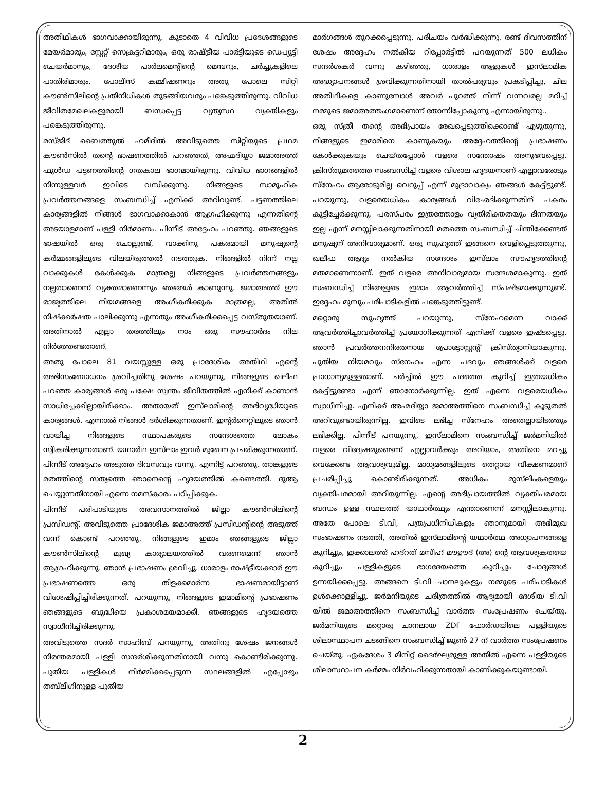അതിഥികൾ ഭാഗവാക്കായിരുന്നു. കൂടാതെ 4 വിവിധ പ്രദേശങ്ങളുടെ മേയർമാരും, സ്റ്റേറ്റ് സെക്രട്ടറിമാരും, ഒരു രാഷ്ട്രീയ പാർട്ടിയുടെ ഡെപ്യൂട്ടി ചെയർമാനും, ദേശീയ പാർലമെന്റിന്റെ മെമ്പറും, ചർച്ചുകളിലെ പാതിരിമാരും, പോലീസ് കമ്മീഷണറും അതു പോലെ സിറ്റി കൗൺസിലിന്റെ പ്രതിനിധികൾ തുടങ്ങിയവരും പങ്കെടുത്തിരുന്നു. വിവിധ ജീവിതമേഖലകളുമായി ബന്ധപ്പെട്ട വ്യത്യസ്ഥ വ്യക്തികളും പങ്കെടുത്തിരുന്നു.
മസ്ജിദ് ബൈത്തുൽ ഹമീദിൽ അവിടുത്തെ സിറ്റിയുടെ പ്രഥമ കൗൺസിൽ തന്റെ ഭാഷണത്തിൽ പറഞ്ഞത്, അഹ്മദിയ്യാ ജമാഅത്ത് ഫുൾഡ പട്ടണത്തിന്റെ ഗതകാല ഭാഗമായിരുന്നു. വിവിധ ഭാഗങ്ങളിൽ നിന്നുള്ളവർ ഇവിടെ വസിക്കുന്നു. നിങ്ങളുടെ സാമൂഹിക പ്രവർത്തനങ്ങളെ സംബന്ധിച്ച് എനിക്ക് അറിവുണ്ട്. പട്ടണത്തിലെ കാര്യങ്ങളിൽ നിങ്ങൾ ഭാഗവാക്കാകാൻ ആഗ്രഹിക്കുന്നു എന്നതിന്റെ അടയാളമാണ് പള്ളി നിർമാണം. പിന്നീട് അദ്ദേഹം പറഞ്ഞു. ഞങ്ങളുടെ ഭാഷയിൽ ഒരു ചൊല്ലുണ്ട്, വാക്കിനു പകരമായി മനുഷ്യന്റെ കർമ്മങ്ങളിലൂടെ വിലയിരുത്തൽ നടത്തുക. നിങ്ങളിൽ നിന്ന് നല്ല വാക്കുകൾ കേൾക്കുക മാത്രമല്ല നിങ്ങളുടെ പ്രവർത്തനങ്ങളും നല്ലതാണെന്ന് വ്യക്തമാണെന്നും ഞങ്ങൾ കാണുന്നു. ജമാഅത്ത് ഈ രാജ്യത്തിലെ നിയമങ്ങളെ അംഗീകരിക്കുക മാത്രമല്ല, അതിൽ നിഷ്ക്കർഷത പാലിക്കുന്നു എന്നതും അംഗീകരിക്കപ്പെട്ട വസ്തുതയാണ്. അതിനാൽ എല്ലാ തരത്തിലും നാം ഒരു സൗഹാർദം നില നിർത്തേണ്ടതാണ്.
അതു പോലെ 81 വയസ്സുള്ള ഒരു പ്രാദേശിക അതിഥി എന്റെ അഭിസംബോധനം ശ്രവിച്ചതിനു ശേഷം പറയുന്നു, നിങ്ങളുടെ ഖലീഫ പറഞ്ഞ കാര്യങ്ങൾ ഒരു പക്ഷേ സ്വന്തം ജീവിതത്തിൽ എനിക്ക് കാണാൻ സാധിച്ചേക്കില്ലായിരിക്കാം. അതായത് ഇസ്‌ലാമിന്റെ അഭിവൃദ്ധിയുടെ കാര്യങ്ങൾ. എന്നാൽ നിങ്ങൾ ദർശിക്കുന്നതാണ്. ഇന്റർനെറ്റിലൂടെ ഞാൻ വായിച്ച നിങ്ങളുടെ സ്ഥാപകരുടെ സന്ദേശത്തെ ലോകം സ്വീകരിക്കുന്നതാണ്. യഥാർഥ ഇസ്‌ലാം ഇവർ മുഖേന പ്രചരിക്കുന്നതാണ്. പിന്നീട് അദ്ദേഹം അടുത്ത ദിവസവും വന്നു. എന്നിട്ട് പറഞ്ഞു, താങ്കളുടെ മതത്തിന്റെ സത്യത്തെ ഞാനെന്റെ ഹൃദയത്തിൽ കണ്ടെത്തി. ദുആ ചെയ്യുന്നതിനായി എന്നെ നമസ്കാരം പഠിപ്പിക്കുക.
പിന്നീട് പരിപാടിയുടെ അവസാനത്തിൽ ജില്ലാ കൗൺസിലിന്റെ പ്രസിഡന്റ്, അവിടുത്തെ പ്രാദേശിക ജമാഅത്ത് പ്രസിഡന്റിന്റെ അടുത്ത് വന്ന് കൊണ്ട് പറഞ്ഞു, നിങ്ങളുടെ ഇമാം ഞങ്ങളുടെ ജില്ലാ കൗൺസിലിന്റെ മുഖ്യ കാര്യാലയത്തിൽ വരണമെന്ന് ഞാൻ ആഗ്രഹിക്കുന്നു. ഞാൻ പ്രഭാഷണം ശ്രവിച്ചു. ധാരാളം രാഷ്ട്രീയക്കാർ ഈ പ്രഭാഷണത്തെ ഒരു തിളക്കമാർന്ന ഭാഷണമായിട്ടാണ് വിശേഷിപ്പിച്ചിരിക്കുന്നത്. പറയുന്നു, നിങ്ങളുടെ ഇമാമിന്റെ പ്രഭാഷണം ഞങ്ങളുടെ ബുദ്ധിയെ പ്രകാശമയമാക്കി. ഞങ്ങളുടെ ഹൃദയത്തെ സ്വാധീനിച്ചിരിക്കുന്നു.
അവിടുത്തെ സദർ സാഹിബ് പറയുന്നു, അതിനു ശേഷം ജനങ്ങൾ നിരന്തരമായി പള്ളി സന്ദർശിക്കുന്നതിനായി വന്നു കൊണ്ടിരിക്കുന്നു. പുതിയ പള്ളികൾ നിർമ്മിക്കപ്പെടുന്ന സ്ഥലങ്ങളിൽ എപ്പോഴും തബ്‌ലീഗിനുള്ള പുതിയ
മാർഗങ്ങൾ തുറക്കപ്പെടുന്നു. പരിചയം വർദ്ധിക്കുന്നു. രണ്ട് ദിവസത്തിന് ശേഷം അദ്ദേഹം നൽകിയ റിപ്പോർട്ടിൽ പറയുന്നത് 500 ലധികം സന്ദർശകർ വന്നു കഴിഞ്ഞു, ധാരാളം ആളുകൾ ഇസ്‌ലാമിക അദ്ധ്യാപനങ്ങൾ ശ്രവിക്കുന്നതിനായി താൽപര്യവും പ്രകടിപ്പിച്ചു, ചില അതിഥികളെ കാണുമ്പോൾ അവർ പുറത്ത് നിന്ന് വന്നവരല്ല മറിച്ച് നമ്മുടെ ജമാഅത്തംഗമാണെന്ന് തോന്നിപ്പോകുന്നു എന്നായിരുന്നു..
ഒരു സ്ത്രീ തന്റെ അഭിപ്രായം രേഖപ്പെടുത്തിക്കൊണ്ട് എഴുതുന്നു, നിങ്ങളുടെ ഇമാമിനെ കാണുകയും അദ്ദേഹത്തിന്റെ പ്രഭാഷണം കേൾക്കുകയും ചെയ്തപ്പോൾ വളരെ സന്തോഷം അനുഭവപ്പെട്ടു. ക്രിസ്തുമതത്തെ സംബന്ധിച്ച് വളരെ വിശാല ഹൃദയനാണ് എല്ലാവരോടും സ്നേഹം ആരോടുമില്ല വെറുപ്പ് എന്ന് മുദ്രാവാക്യം ഞങ്ങൾ കേട്ടിട്ടുണ്ട്. പറയുന്നു, വളരെയധികം കാര്യങ്ങൾ വിഛേദിക്കുന്നതിന് പകരം കൂട്ടിച്ചേർക്കുന്നു. പരസ്പരം ഇത്രത്തോളം വ്യതിരിക്തതയും ഭിന്നതയും ഇല്ല എന്ന് മനസ്സിലാക്കുന്നതിനായി മതത്തെ സംബന്ധിച്ച് ചിന്തിക്കേണ്ടത് മനുഷ്യന് അനിവാര്യമാണ്. ഒരു സുഹൃത്ത് ഇങ്ങനെ വെളിപ്പെടുത്തുന്നു, ഖലീഫ ആദ്യം നൽകിയ സന്ദേശം ഇസ്‌ലാം സൗഹൃദത്തിന്റെ മതമാണെന്നാണ്. ഇത് വളരെ അനിവാര്യമായ സന്ദേശമാകുന്നു. ഇത് സംബന്ധിച്ച് നിങ്ങളുടെ ഇമാം ആവർത്തിച്ച് സ്പഷ്ടമാക്കുന്നുണ്ട്. ഇദ്ദേഹം മുമ്പും പരിപാടികളിൽ പങ്കെടുത്തിട്ടുണ്ട്.
മറ്റൊരു സുഹൃത്ത് പറയുന്നു, സ്നേഹമെന്ന വാക്ക് ആവർത്തിച്ചാവർത്തിച്ച് പ്രയോഗിക്കുന്നത് എനിക്ക് വളരെ ഇഷ്ടപ്പെട്ടു. ഞാൻ പ്രവർത്തനനിരതനായ പ്രോട്ടോസ്റ്റന്റ് ക്രിസ്ത്യാനിയാകുന്നു. പുതിയ നിയമവും സ്നേഹം എന്ന പദവും ഞങ്ങൾക്ക് വളരെ പ്രാധാന്യമുള്ളതാണ്. ചർച്ചിൽ ഈ പദത്തെ കുറിച്ച് ഇത്രയധികം കേട്ടിട്ടുണ്ടോ എന്ന് ഞാനോർക്കുന്നില്ല. ഇത് എന്നെ വളരെയധികം സ്വാധീനിച്ചു. എനിക്ക് അഹ്മദിയ്യാ ജമാഅത്തിനെ സംബന്ധിച്ച് കൂടുതൽ അറിവുണ്ടായിരുന്നില്ല. ഇവിടെ ലഭിച്ച സ്നേഹം അതെല്ലായിടത്തും ലഭിക്കില്ല. പിന്നീട് പറയുന്നു, ഇസ്‌ലാമിനെ സംബന്ധിച്ച് ജർമനിയിൽ വളരെ വിദ്വേഷമുണ്ടെന്ന് എല്ലാവർക്കും അറിയാം, അതിനെ മറച്ചു വെക്കേണ്ട ആവശ്യവുമില്ല. മാധ്യമങ്ങളിലൂടെ തെറ്റായ വീക്ഷണമാണ് പ്രചരിപ്പിച്ചു കൊണ്ടിരിക്കുന്നത്. അധികം മുസ്‌ലിംകളെയും വ്യക്തിപരമായി അറിയുന്നില്ല. എന്റെ അഭിപ്രായത്തിൽ വ്യക്തിപരമായ ബന്ധം ഉള്ള സ്ഥലത്ത് യാഥാർത്ഥ്യം എന്താണെന്ന് മനസ്സിലാകുന്നു. അതേ പോലെ ടി.വി, പത്രപ്രധിനിധികളും ഞാനുമായി അഭിമുഖ സംഭാഷണം നടത്തി, അതിൽ ഇസ്‌ലാമിന്റെ യഥാർത്ഥ അധ്യാപനങ്ങളെ കുറിച്ചും, ഇക്കാലത്ത് ഹദ്റത് മസീഹ് മൗഊദ് (അ) ന്റെ ആവശ്യകതയെ കുറിച്ചും പള്ളികളുടെ ഭാഗദേയത്തെ കുറിച്ചും ചോദ്യങ്ങൾ ഉന്നയിക്കപ്പെട്ടു. അങ്ങനെ ടി.വി ചാനലുകളും നമ്മുടെ പരിപാടികൾ ഉൾക്കൊള്ളിച്ചു. ജർമനിയുടെ ചരിത്രത്തിൽ ആദ്യമായി ദേശീയ ടി.വി യിൽ ജമാഅത്തിനെ സംബന്ധിച്ച് വാർത്ത സംപ്രേഷണം ചെയ്തു. ജർമനിയുടെ മറ്റൊരു ചാനലായ ZDF ഫോർഡയിലെ പള്ളിയുടെ ശിലാസ്ഥാപന ചടങ്ങിനെ സംബന്ധിച്ച് ജൂൺ 27 ന് വാർത്ത സംപ്രേഷണം ചെയ്തു. ഏകദേശം 3 മിനിറ്റ് ദൈർഘ്യമുള്ള അതിൽ എന്നെ പള്ളിയുടെ ശിലാസ്ഥാപന കർമ്മം നിർവഹിക്കുന്നതായി കാണിക്കുകയുണ്ടായി.
2